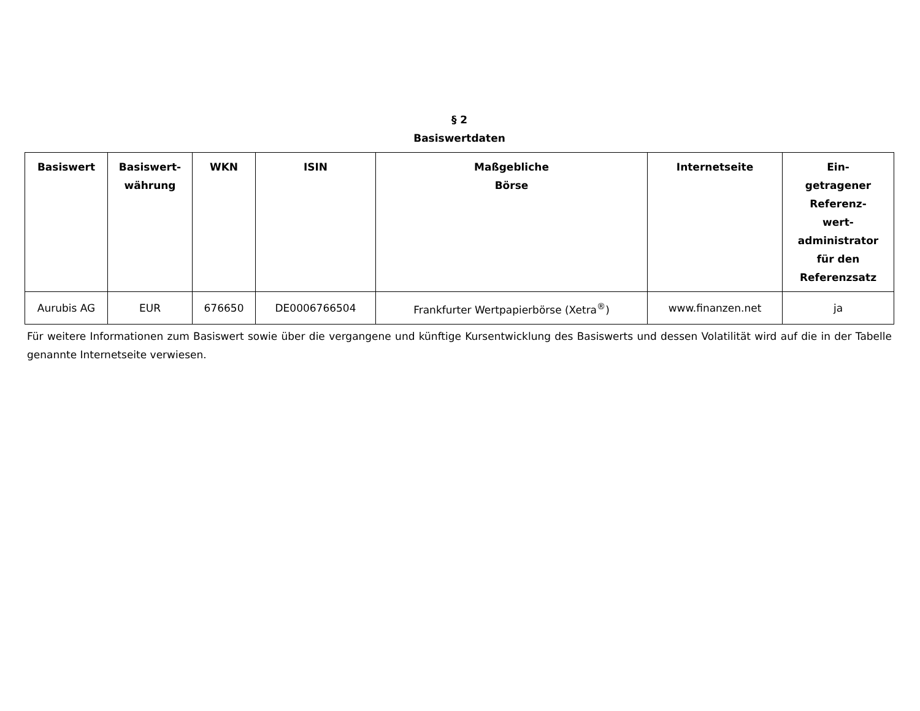§ 2
Basiswertdaten
| Basiswert | Basiswert- währung | WKN | ISIN | Maßgebliche Börse | Internetseite | Ein- getragener Referenz- wert- administrator für den Referenzsatz |
| --- | --- | --- | --- | --- | --- | --- |
| Aurubis AG | EUR | 676650 | DE0006766504 | Frankfurter Wertpapierbörse (Xetra<sup>®</sup>) | www.finanzen.net | ja |
Für weitere Informationen zum Basiswert sowie über die vergangene und künftige Kursentwicklung des Basiswerts und dessen Volatilität wird auf die in der Tabelle genannte Internetseite verwiesen.